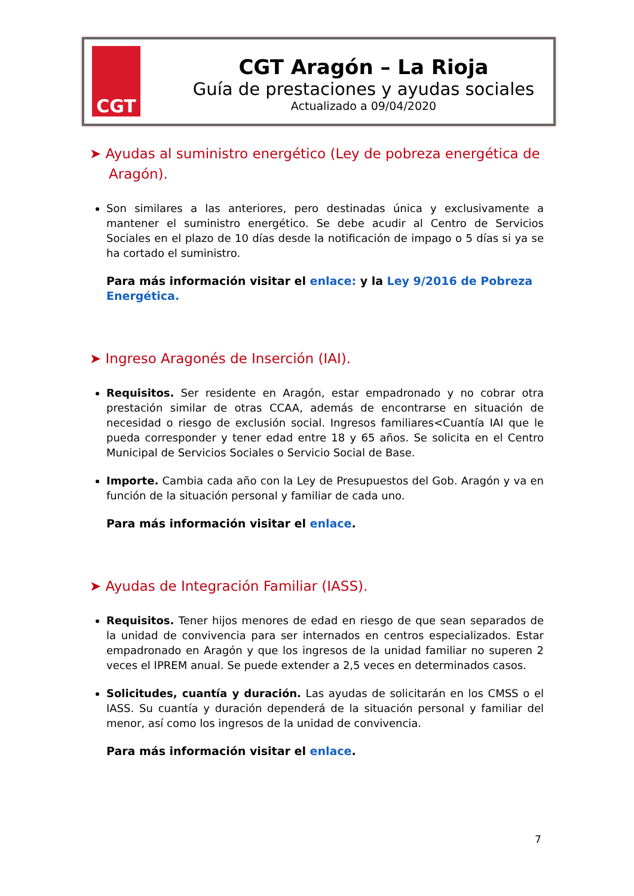CGT
CGT Aragón – La Rioja
Guía de prestaciones y ayudas sociales
Actualizado a 09/04/2020
➤ Ayudas al suministro energético (Ley de pobreza energética de Aragón).
Son similares a las anteriores, pero destinadas única y exclusivamente a mantener el suministro energético. Se debe acudir al Centro de Servicios Sociales en el plazo de 10 días desde la notificación de impago o 5 días si ya se ha cortado el suministro.
Para más información visitar el enlace: y la Ley 9/2016 de Pobreza Energética.
➤ Ingreso Aragonés de Inserción (IAI).
Requisitos. Ser residente en Aragón, estar empadronado y no cobrar otra prestación similar de otras CCAA, además de encontrarse en situación de necesidad o riesgo de exclusión social. Ingresos familiares<Cuantía IAI que le pueda corresponder y tener edad entre 18 y 65 años. Se solicita en el Centro Municipal de Servicios Sociales o Servicio Social de Base.
Importe. Cambia cada año con la Ley de Presupuestos del Gob. Aragón y va en función de la situación personal y familiar de cada uno.
Para más información visitar el enlace.
➤ Ayudas de Integración Familiar (IASS).
Requisitos. Tener hijos menores de edad en riesgo de que sean separados de la unidad de convivencia para ser internados en centros especializados. Estar empadronado en Aragón y que los ingresos de la unidad familiar no superen 2 veces el IPREM anual. Se puede extender a 2,5 veces en determinados casos.
Solicitudes, cuantía y duración. Las ayudas de solicitarán en los CMSS o el IASS. Su cuantía y duración dependerá de la situación personal y familiar del menor, así como los ingresos de la unidad de convivencia.
Para más información visitar el enlace.
7